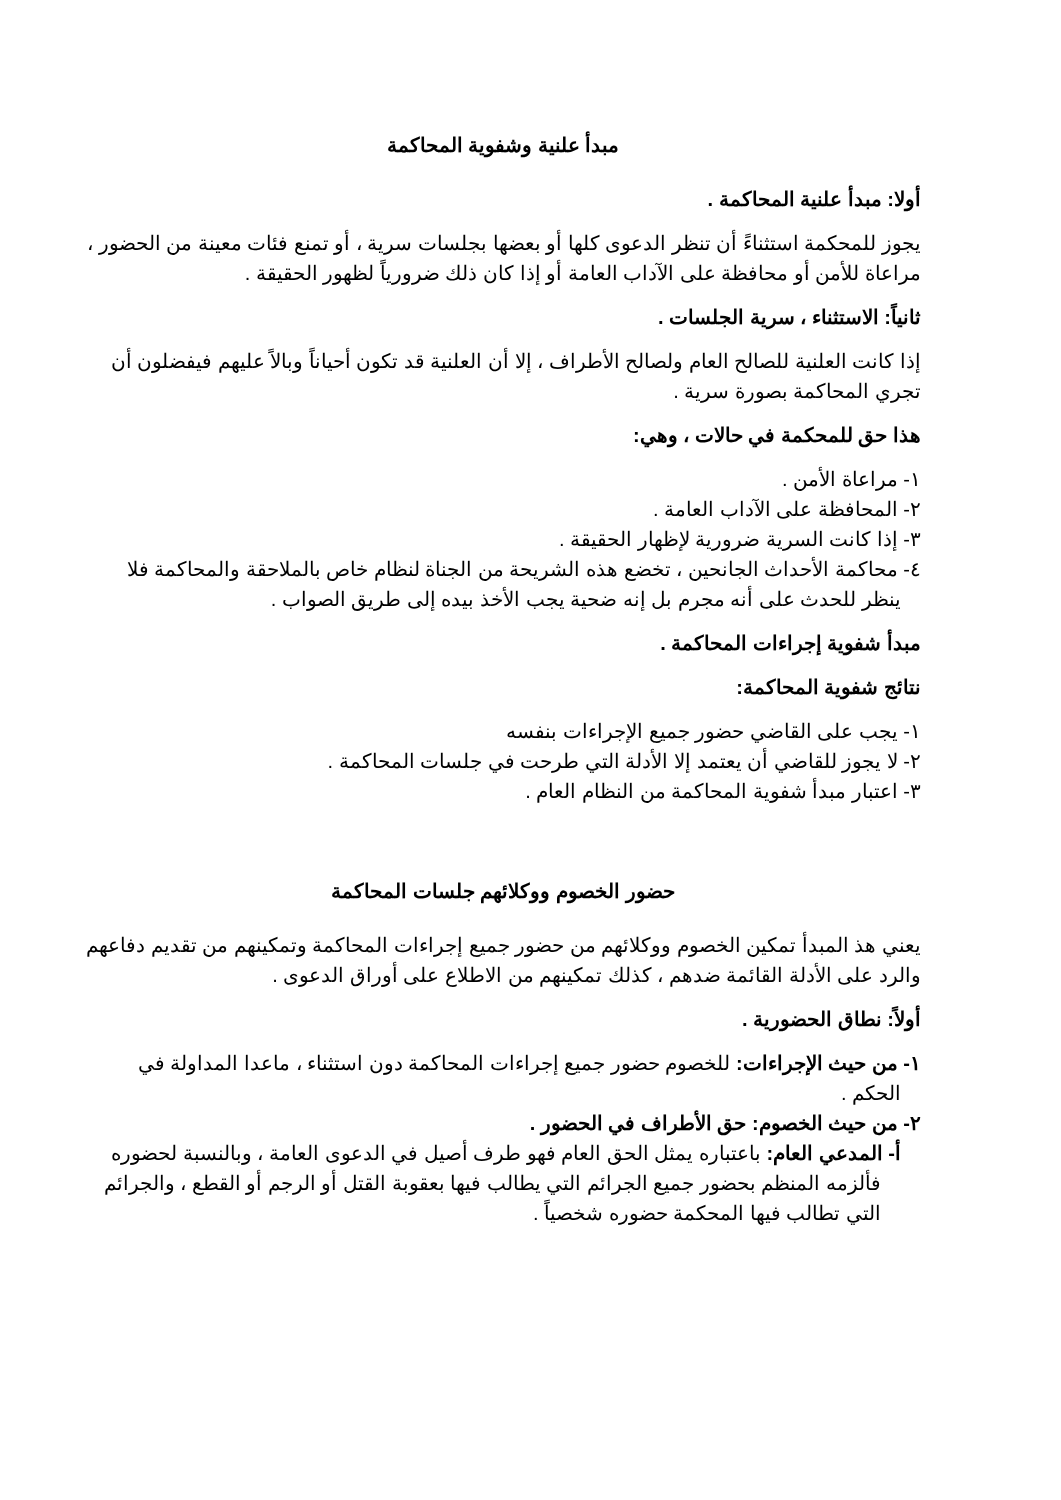مبدأ علنية وشفوية المحاكمة
أولا: مبدأ علنية المحاكمة .
يجوز للمحكمة استثناءً أن تنظر الدعوى كلها أو بعضها بجلسات سرية ، أو تمنع فئات معينة من الحضور ، مراعاة للأمن أو محافظة على الآداب العامة أو إذا كان ذلك ضرورياً لظهور الحقيقة .
ثانياً: الاستثناء ، سرية الجلسات .
إذا كانت العلنية للصالح العام ولصالح الأطراف ، إلا أن العلنية قد تكون أحياناً وبالاً عليهم فيفضلون أن تجري المحاكمة بصورة سرية .
هذا حق للمحكمة في حالات ، وهي:
١- مراعاة الأمن .
٢- المحافظة على الآداب العامة .
٣- إذا كانت السرية ضرورية لإظهار الحقيقة .
٤- محاكمة الأحداث الجانحين ، تخضع هذه الشريحة من الجناة لنظام خاص بالملاحقة والمحاكمة فلا ينظر للحدث على أنه مجرم بل إنه ضحية يجب الأخذ بيده إلى طريق الصواب .
مبدأ شفوية إجراءات المحاكمة .
نتائج شفوية المحاكمة:
١- يجب على القاضي حضور جميع الإجراءات بنفسه
٢- لا يجوز للقاضي أن يعتمد إلا الأدلة التي طرحت في جلسات المحاكمة .
٣- اعتبار مبدأ شفوية المحاكمة من النظام العام .
حضور الخصوم ووكلائهم جلسات المحاكمة
يعني هذ المبدأ تمكين الخصوم ووكلائهم من حضور جميع إجراءات المحاكمة وتمكينهم من تقديم دفاعهم والرد على الأدلة القائمة ضدهم ، كذلك تمكينهم من الاطلاع على أوراق الدعوى .
أولاً: نطاق الحضورية .
١- من حيث الإجراءات: للخصوم حضور جميع إجراءات المحاكمة دون استثناء ، ماعدا المداولة في الحكم .
٢- من حيث الخصوم: حق الأطراف في الحضور .
أ- المدعي العام: باعتباره يمثل الحق العام فهو طرف أصيل في الدعوى العامة ، وبالنسبة لحضوره فألزمه المنظم بحضور جميع الجرائم التي يطالب فيها بعقوبة القتل أو الرجم أو القطع ، والجرائم التي تطالب فيها المحكمة حضوره شخصياً .